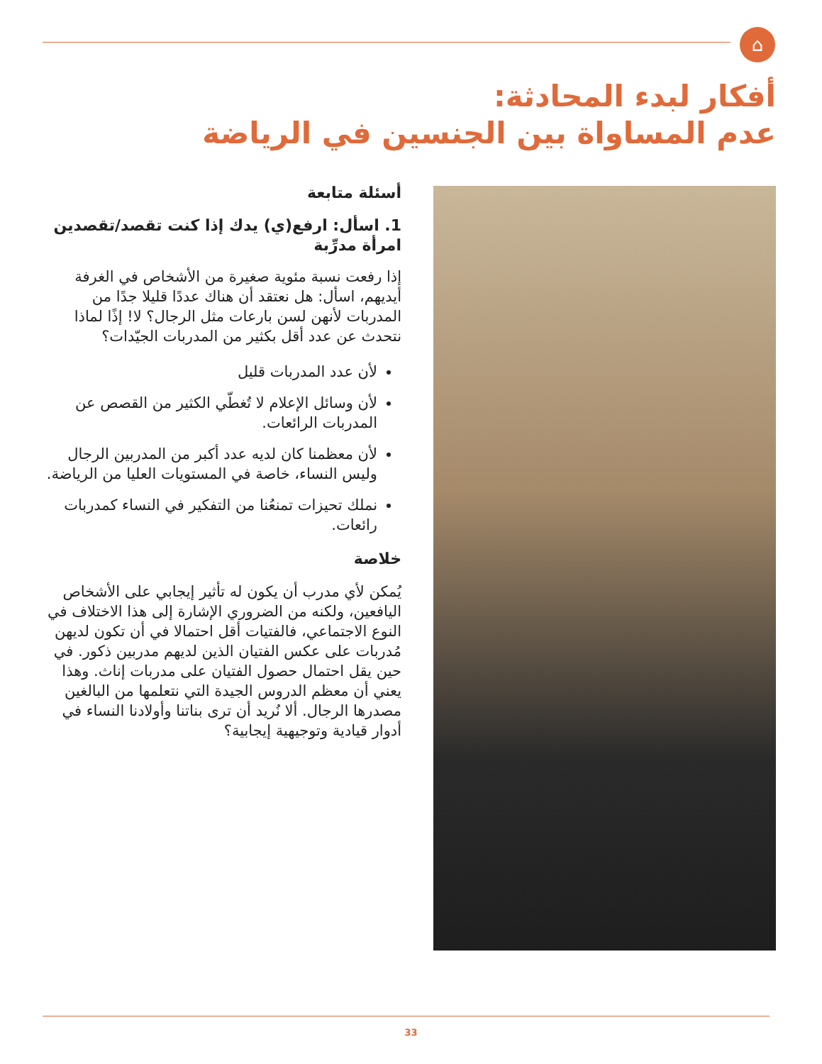⌂
أفكار لبدء المحادثة:
عدم المساواة بين الجنسين في الرياضة
أسئلة متابعة
1. اسأل: ارفع(ي) يدك إذا كنت تقصد/تقصدين امرأة مدرِّبة
إذا رفعت نسبة مئوية صغيرة من الأشخاص في الغرفة أيديهم، اسأل: هل نعتقد أن هناك عددًا قليلا جدًا من المدربات لأنهن لسن بارعات مثل الرجال؟ لا! إذًا لماذا نتحدث عن عدد أقل بكثير من المدربات الجيّدات؟
لأن عدد المدربات قليل
لأن وسائل الإعلام لا تُغطّي الكثير من القصص عن المدربات الرائعات.
لأن معظمنا كان لديه عدد أكبر من المدربين الرجال وليس النساء، خاصة في المستويات العليا من الرياضة.
نملك تحيزات تمنعُنا من التفكير في النساء كمدربات رائعات.
خلاصة
يُمكن لأي مدرب أن يكون له تأثير إيجابي على الأشخاص اليافعين، ولكنه من الضروري الإشارة إلى هذا الاختلاف في النوع الاجتماعي، فالفتيات أقل احتمالا في أن تكون لديهن مُدربات على عكس الفتيان الذين لديهم مدربين ذكور. في حين يقل احتمال حصول الفتيان على مدربات إناث. وهذا يعني أن معظم الدروس الجيدة التي نتعلمها من البالغين مصدرها الرجال. ألا نُريد أن ترى بناتنا وأولادنا النساء في أدوار قيادية وتوجيهية إيجابية؟
33